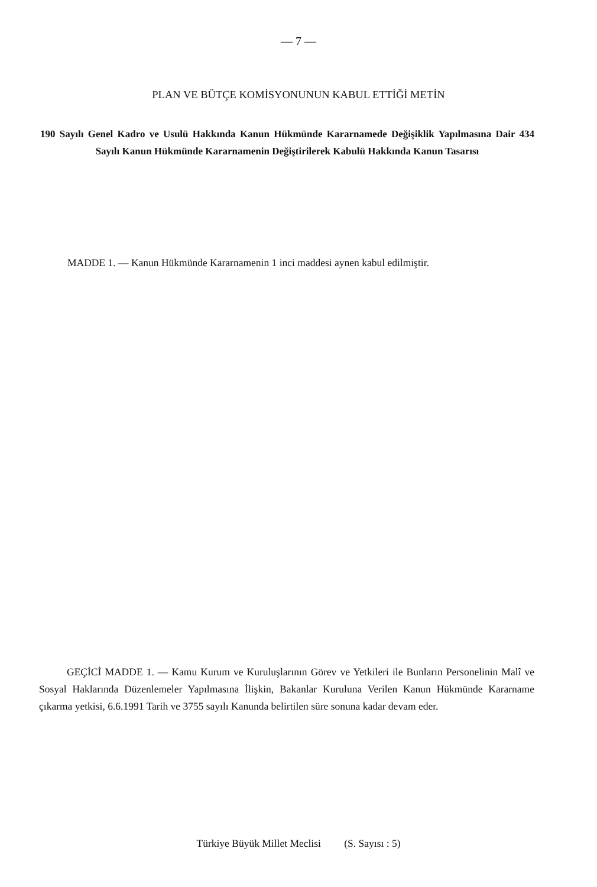— 7 —
PLAN VE BÜTÇE KOMİSYONUNUN KABUL ETTİĞİ METİN
190 Sayılı Genel Kadro ve Usulü Hakkında Kanun Hükmünde Kararnamede Değişiklik Yapılmasına Dair 434 Sayılı Kanun Hükmünde Kararnamenin Değiştirilerek Kabulü Hakkında Kanun Tasarısı
MADDE 1. — Kanun Hükmünde Kararnamenin 1 inci maddesi aynen kabul edilmiştir.
GEÇİCİ MADDE 1. — Kamu Kurum ve Kuruluşlarının Görev ve Yetkileri ile Bunların Personelinin Malî ve Sosyal Haklarında Düzenlemeler Yapılmasına İlişkin, Bakanlar Kuruluna Verilen Kanun Hükmünde Kararname çıkarma yetkisi, 6.6.1991 Tarih ve 3755 sayılı Kanunda belirtilen süre sonuna kadar devam eder.
Türkiye Büyük Millet Meclisi (S. Sayısı : 5)